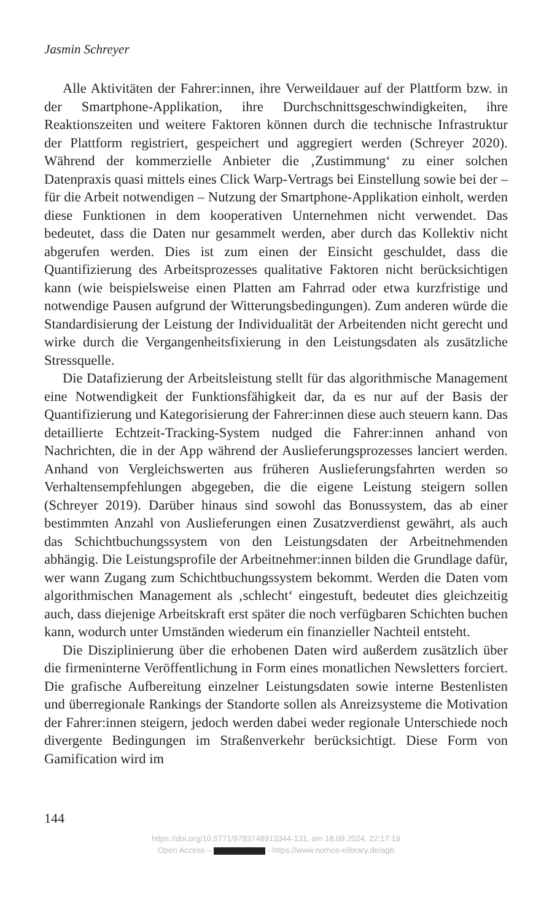Jasmin Schreyer
Alle Aktivitäten der Fahrer:innen, ihre Verweildauer auf der Plattform bzw. in der Smartphone-Applikation, ihre Durchschnittsgeschwindigkeiten, ihre Reaktionszeiten und weitere Faktoren können durch die technische Infrastruktur der Plattform registriert, gespeichert und aggregiert werden (Schreyer 2020). Während der kommerzielle Anbieter die ‚Zustimmung‘ zu einer solchen Datenpraxis quasi mittels eines Click Warp-Vertrags bei Einstellung sowie bei der – für die Arbeit notwendigen – Nutzung der Smartphone-Applikation einholt, werden diese Funktionen in dem kooperativen Unternehmen nicht verwendet. Das bedeutet, dass die Daten nur gesammelt werden, aber durch das Kollektiv nicht abgerufen werden. Dies ist zum einen der Einsicht geschuldet, dass die Quantifizierung des Arbeitsprozesses qualitative Faktoren nicht berücksichtigen kann (wie beispielsweise einen Platten am Fahrrad oder etwa kurzfristige und notwendige Pausen aufgrund der Witterungsbedingungen). Zum anderen würde die Standardisierung der Leistung der Individualität der Arbeitenden nicht gerecht und wirke durch die Vergangenheitsfixierung in den Leistungsdaten als zusätzliche Stressquelle.
Die Datafizierung der Arbeitsleistung stellt für das algorithmische Management eine Notwendigkeit der Funktionsfähigkeit dar, da es nur auf der Basis der Quantifizierung und Kategorisierung der Fahrer:innen diese auch steuern kann. Das detaillierte Echtzeit-Tracking-System nudged die Fahrer:innen anhand von Nachrichten, die in der App während der Auslieferungsprozesses lanciert werden. Anhand von Vergleichswerten aus früheren Auslieferungsfahrten werden so Verhaltensempfehlungen abgegeben, die die eigene Leistung steigern sollen (Schreyer 2019). Darüber hinaus sind sowohl das Bonussystem, das ab einer bestimmten Anzahl von Auslieferungen einen Zusatzverdienst gewährt, als auch das Schichtbuchungssystem von den Leistungsdaten der Arbeitnehmenden abhängig. Die Leistungsprofile der Arbeitnehmer:innen bilden die Grundlage dafür, wer wann Zugang zum Schichtbuchungssystem bekommt. Werden die Daten vom algorithmischen Management als ‚schlecht‘ eingestuft, bedeutet dies gleichzeitig auch, dass diejenige Arbeitskraft erst später die noch verfügbaren Schichten buchen kann, wodurch unter Umständen wiederum ein finanzieller Nachteil entsteht.
Die Disziplinierung über die erhobenen Daten wird außerdem zusätzlich über die firmeninterne Veröffentlichung in Form eines monatlichen Newsletters forciert. Die grafische Aufbereitung einzelner Leistungsdaten sowie interne Bestenlisten und überregionale Rankings der Standorte sollen als Anreizsysteme die Motivation der Fahrer:innen steigern, jedoch werden dabei weder regionale Unterschiede noch divergente Bedingungen im Straßenverkehr berücksichtigt. Diese Form von Gamification wird im
144
https://doi.org/10.5771/9783748913344-131, am 18.09.2024, 22:17:19
Open Access – - https://www.nomos-elibrary.de/agb